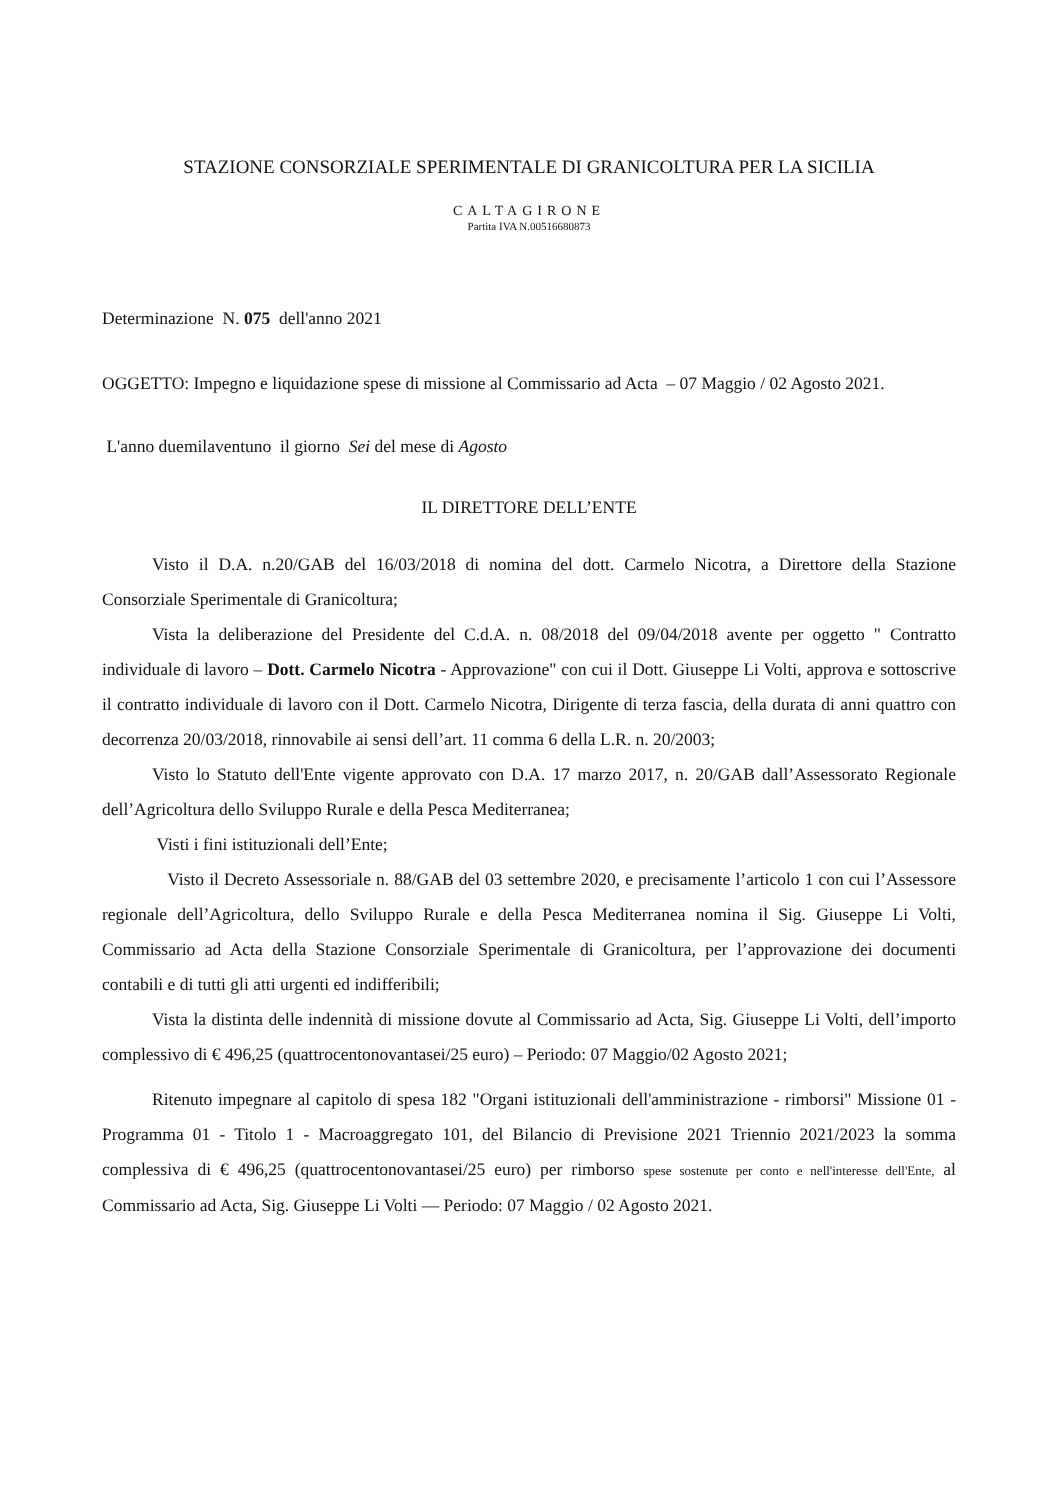STAZIONE CONSORZIALE SPERIMENTALE DI GRANICOLTURA PER LA SICILIA
CALTAGIRONE
Partita IVA N.00516680873
Determinazione N. 075 dell'anno 2021
OGGETTO: Impegno e liquidazione spese di missione al Commissario ad Acta – 07 Maggio / 02 Agosto 2021.
L'anno duemilaventuno il giorno Sei del mese di Agosto
IL DIRETTORE DELL’ENTE
Visto il D.A. n.20/GAB del 16/03/2018 di nomina del dott. Carmelo Nicotra, a Direttore della Stazione Consorziale Sperimentale di Granicoltura;
Vista la deliberazione del Presidente del C.d.A. n. 08/2018 del 09/04/2018 avente per oggetto " Contratto individuale di lavoro – Dott. Carmelo Nicotra - Approvazione" con cui il Dott. Giuseppe Li Volti, approva e sottoscrive il contratto individuale di lavoro con il Dott. Carmelo Nicotra, Dirigente di terza fascia, della durata di anni quattro con decorrenza 20/03/2018, rinnovabile ai sensi dell’art. 11 comma 6 della L.R. n. 20/2003;
Visto lo Statuto dell'Ente vigente approvato con D.A. 17 marzo 2017, n. 20/GAB dall’Assessorato Regionale dell’Agricoltura dello Sviluppo Rurale e della Pesca Mediterranea;
Visti i fini istituzionali dell’Ente;
Visto il Decreto Assessoriale n. 88/GAB del 03 settembre 2020, e precisamente l’articolo 1 con cui l’Assessore regionale dell’Agricoltura, dello Sviluppo Rurale e della Pesca Mediterranea nomina il Sig. Giuseppe Li Volti, Commissario ad Acta della Stazione Consorziale Sperimentale di Granicoltura, per l’approvazione dei documenti contabili e di tutti gli atti urgenti ed indifferibili;
Vista la distinta delle indennità di missione dovute al Commissario ad Acta, Sig. Giuseppe Li Volti, dell’importo complessivo di € 496,25 (quattrocentonovantasei/25 euro) – Periodo: 07 Maggio/02 Agosto 2021;
Ritenuto impegnare al capitolo di spesa 182 "Organi istituzionali dell'amministrazione - rimborsi" Missione 01 - Programma 01 - Titolo 1 - Macroaggregato 101, del Bilancio di Previsione 2021 Triennio 2021/2023 la somma complessiva di € 496,25 (quattrocentonovantasei/25 euro) per rimborso spese sostenute per conto e nell'interesse dell'Ente, al Commissario ad Acta, Sig. Giuseppe Li Volti — Periodo: 07 Maggio / 02 Agosto 2021.